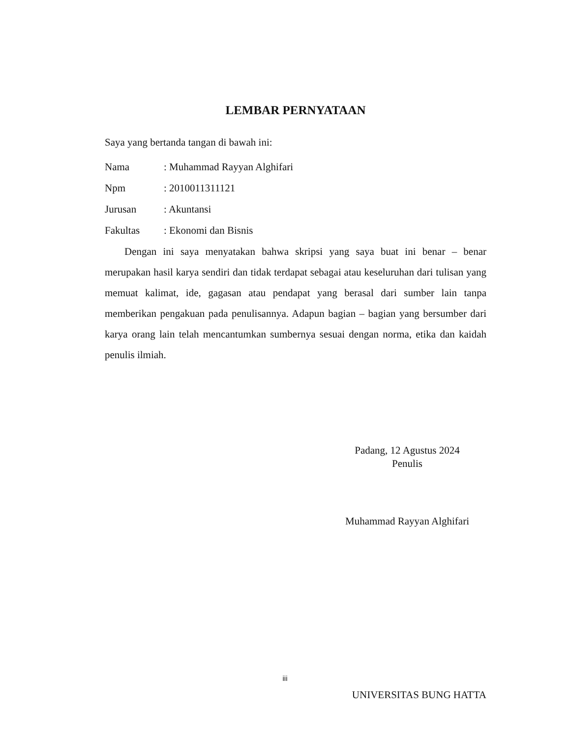LEMBAR PERNYATAAN
Saya yang bertanda tangan di bawah ini:
Nama: Muhammad Rayyan Alghifari
Npm: 2010011311121
Jurusan: Akuntansi
Fakultas: Ekonomi dan Bisnis
Dengan ini saya menyatakan bahwa skripsi yang saya buat ini benar – benar merupakan hasil karya sendiri dan tidak terdapat sebagai atau keseluruhan dari tulisan yang memuat kalimat, ide, gagasan atau pendapat yang berasal dari sumber lain tanpa memberikan pengakuan pada penulisannya. Adapun bagian – bagian yang bersumber dari karya orang lain telah mencantumkan sumbernya sesuai dengan norma, etika dan kaidah penulis ilmiah.
Padang, 12 Agustus 2024
Penulis
Muhammad Rayyan Alghifari
iii
UNIVERSITAS BUNG HATTA